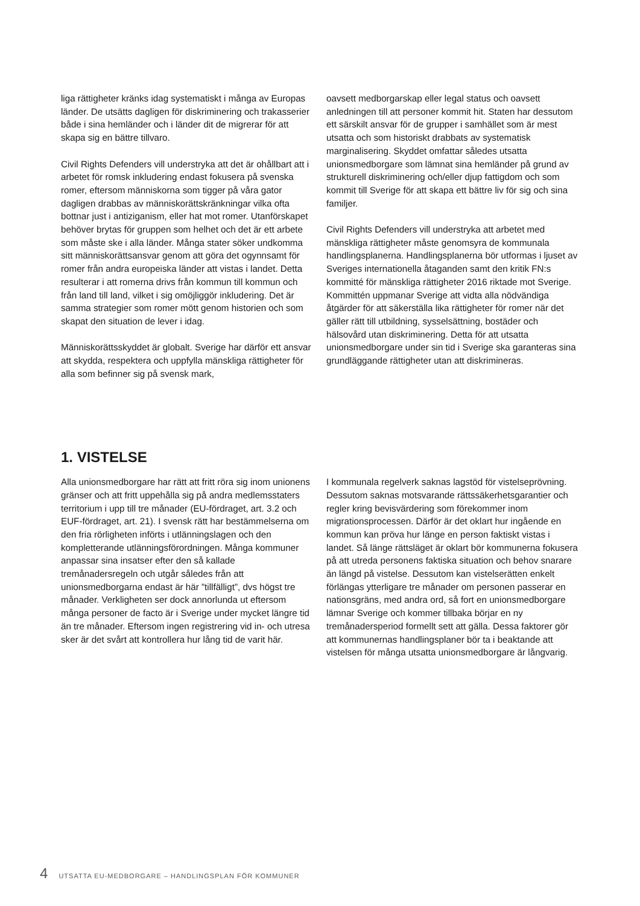liga rättigheter kränks idag systematiskt i många av Europas länder. De utsätts dagligen för diskriminering och trakasserier både i sina hemländer och i länder dit de migrerar för att skapa sig en bättre tillvaro.
Civil Rights Defenders vill understryka att det är ohållbart att i arbetet för romsk inkludering endast fokusera på svenska romer, eftersom människorna som tigger på våra gator dagligen drabbas av människorättskränkningar vilka ofta bottnar just i antiziganism, eller hat mot romer. Utanförskapet behöver brytas för gruppen som helhet och det är ett arbete som måste ske i alla länder. Många stater söker undkomma sitt människorättsansvar genom att göra det ogynnsamt för romer från andra europeiska länder att vistas i landet. Detta resulterar i att romerna drivs från kommun till kommun och från land till land, vilket i sig omöjliggör inkludering. Det är samma strategier som romer mött genom historien och som skapat den situation de lever i idag.
Människorättsskyddet är globalt. Sverige har därför ett ansvar att skydda, respektera och uppfylla mänskliga rättigheter för alla som befinner sig på svensk mark,
oavsett medborgarskap eller legal status och oavsett anledningen till att personer kommit hit. Staten har dessutom ett särskilt ansvar för de grupper i samhället som är mest utsatta och som historiskt drabbats av systematisk marginalisering. Skyddet omfattar således utsatta unionsmedborgare som lämnat sina hemländer på grund av strukturell diskriminering och/eller djup fattigdom och som kommit till Sverige för att skapa ett bättre liv för sig och sina familjer.
Civil Rights Defenders vill understryka att arbetet med mänskliga rättigheter måste genomsyra de kommunala handlingsplanerna. Handlingsplanerna bör utformas i ljuset av Sveriges internationella åtaganden samt den kritik FN:s kommitté för mänskliga rättigheter 2016 riktade mot Sverige. Kommittén uppmanar Sverige att vidta alla nödvändiga åtgärder för att säkerställa lika rättigheter för romer när det gäller rätt till utbildning, sysselsättning, bostäder och hälsovård utan diskriminering. Detta för att utsatta unionsmedborgare under sin tid i Sverige ska garanteras sina grundläggande rättigheter utan att diskrimineras.
1. VISTELSE
Alla unionsmedborgare har rätt att fritt röra sig inom unionens gränser och att fritt uppehålla sig på andra medlemsstaters territorium i upp till tre månader (EU-fördraget, art. 3.2 och EUF-fördraget, art. 21). I svensk rätt har bestämmelserna om den fria rörligheten införts i utlänningslagen och den kompletterande utlänningsförordningen. Många kommuner anpassar sina insatser efter den så kallade tremånadersregeln och utgår således från att unionsmedborgarna endast är här ”tillfälligt”, dvs högst tre månader. Verkligheten ser dock annorlunda ut eftersom många personer de facto är i Sverige under mycket längre tid än tre månader. Eftersom ingen registrering vid in- och utresa sker är det svårt att kontrollera hur lång tid de varit här.
I kommunala regelverk saknas lagstöd för vistelseprövning. Dessutom saknas motsvarande rättssäkerhetsgarantier och regler kring bevisvärdering som förekommer inom migrationsprocessen. Därför är det oklart hur ingående en kommun kan pröva hur länge en person faktiskt vistas i landet. Så länge rättsläget är oklart bör kommunerna fokusera på att utreda personens faktiska situation och behov snarare än längd på vistelse. Dessutom kan vistelserätten enkelt förlängas ytterligare tre månader om personen passerar en nationsgräns, med andra ord, så fort en unionsmedborgare lämnar Sverige och kommer tillbaka börjar en ny tremånadersperiod formellt sett att gälla. Dessa faktorer gör att kommunernas handlingsplaner bör ta i beaktande att vistelsen för många utsatta unionsmedborgare är långvarig.
4 UTSATTA EU-MEDBORGARE – HANDLINGSPLAN FÖR KOMMUNER